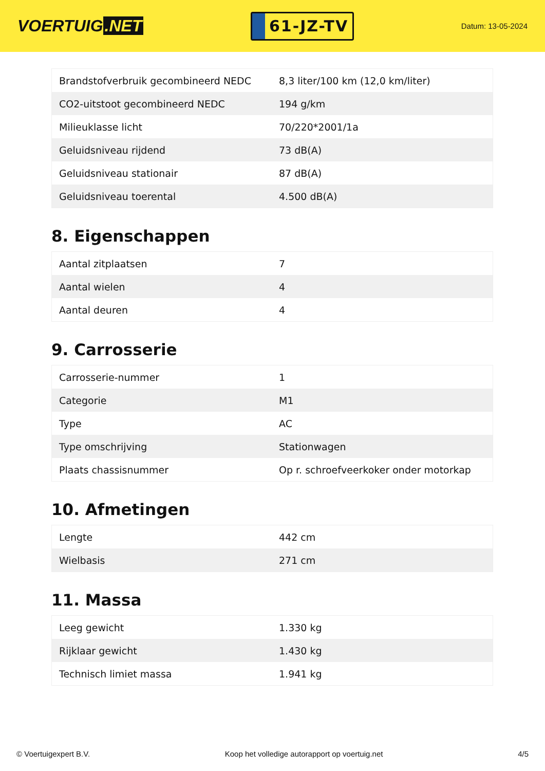VOERTUIG.NET
61-JZ-TV
Datum: 13-05-2024
| Brandstofverbruik gecombineerd NEDC | 8,3 liter/100 km (12,0 km/liter) |
| CO2-uitstoot gecombineerd NEDC | 194 g/km |
| Milieuklasse licht | 70/220*2001/1a |
| Geluidsniveau rijdend | 73 dB(A) |
| Geluidsniveau stationair | 87 dB(A) |
| Geluidsniveau toerental | 4.500 dB(A) |
8. Eigenschappen
| Aantal zitplaatsen | 7 |
| Aantal wielen | 4 |
| Aantal deuren | 4 |
9. Carrosserie
| Carrosserie-nummer | 1 |
| Categorie | M1 |
| Type | AC |
| Type omschrijving | Stationwagen |
| Plaats chassisnummer | Op r. schroefveerkoker onder motorkap |
10. Afmetingen
| Lengte | 442 cm |
| Wielbasis | 271 cm |
11. Massa
| Leeg gewicht | 1.330 kg |
| Rijklaar gewicht | 1.430 kg |
| Technisch limiet massa | 1.941 kg |
© Voertuigexpert B.V. Koop het volledige autorapport op voertuig.net 4/5